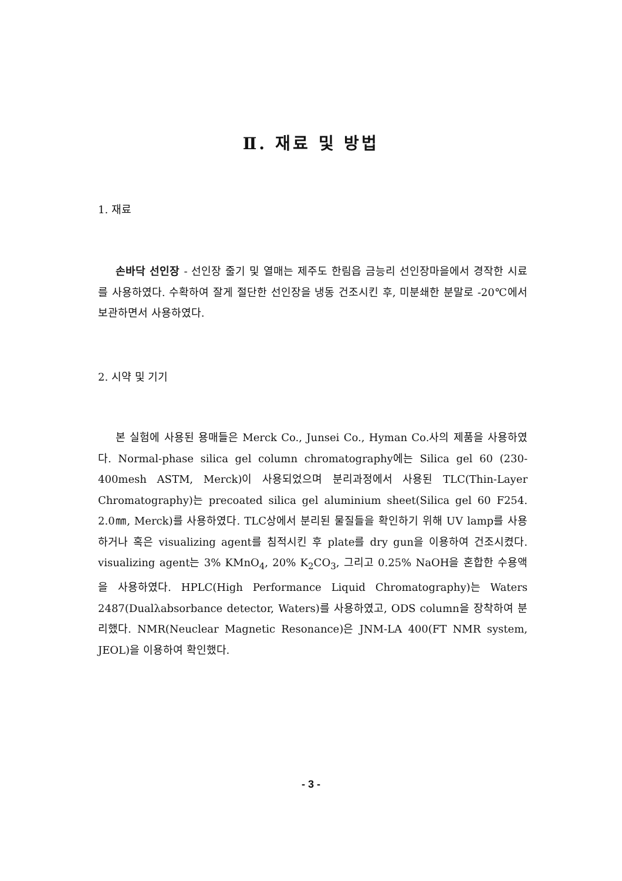Ⅱ. 재료 및 방법
1. 재료
손바닥 선인장 - 선인장 줄기 및 열매는 제주도 한림읍 금능리 선인장마을에서 경작한 시료를 사용하였다. 수확하여 잘게 절단한 선인장을 냉동 건조시킨 후, 미분쇄한 분말로 -20℃에서 보관하면서 사용하였다.
2. 시약 및 기기
본 실험에 사용된 용매들은 Merck Co., Junsei Co., Hyman Co.사의 제품을 사용하였다. Normal-phase silica gel column chromatography에는 Silica gel 60 (230-400mesh ASTM, Merck)이 사용되었으며 분리과정에서 사용된 TLC(Thin-Layer Chromatography)는 precoated silica gel aluminium sheet(Silica gel 60 F254. 2.0㎜, Merck)를 사용하였다. TLC상에서 분리된 물질들을 확인하기 위해 UV lamp를 사용하거나 혹은 visualizing agent를 침적시킨 후 plate를 dry gun을 이용하여 건조시켰다. visualizing agent는 3% KMnO<sub>4</sub>, 20% K<sub>2</sub>CO<sub>3</sub>, 그리고 0.25% NaOH을 혼합한 수용액을 사용하였다. HPLC(High Performance Liquid Chromatography)는 Waters 2487(Dualλabsorbance detector, Waters)를 사용하였고, ODS column을 장착하여 분리했다. NMR(Neuclear Magnetic Resonance)은 JNM-LA 400(FT NMR system, JEOL)을 이용하여 확인했다.
- 3 -